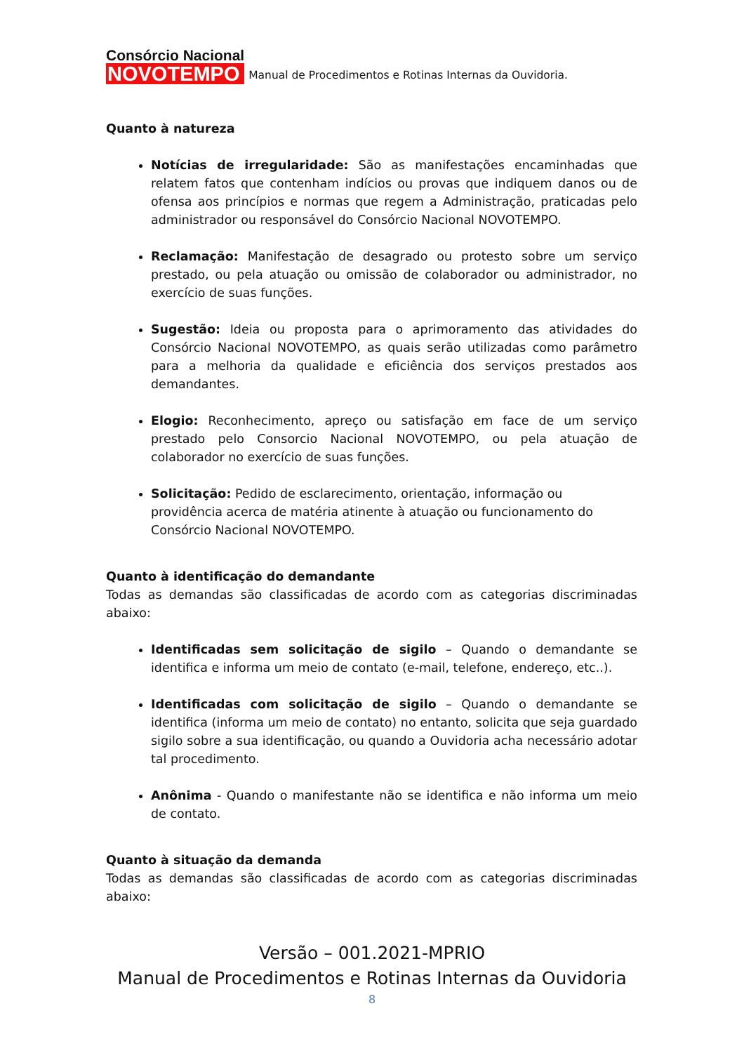Consórcio Nacional
NOVOTEMPO
Manual de Procedimentos e Rotinas Internas da Ouvidoria.
Quanto à natureza
Notícias de irregularidade: São as manifestações encaminhadas que relatem fatos que contenham indícios ou provas que indiquem danos ou de ofensa aos princípios e normas que regem a Administração, praticadas pelo administrador ou responsável do Consórcio Nacional NOVOTEMPO.
Reclamação: Manifestação de desagrado ou protesto sobre um serviço prestado, ou pela atuação ou omissão de colaborador ou administrador, no exercício de suas funções.
Sugestão: Ideia ou proposta para o aprimoramento das atividades do Consórcio Nacional NOVOTEMPO, as quais serão utilizadas como parâmetro para a melhoria da qualidade e eficiência dos serviços prestados aos demandantes.
Elogio: Reconhecimento, apreço ou satisfação em face de um serviço prestado pelo Consorcio Nacional NOVOTEMPO, ou pela atuação de colaborador no exercício de suas funções.
Solicitação: Pedido de esclarecimento, orientação, informação ou providência acerca de matéria atinente à atuação ou funcionamento do Consórcio Nacional NOVOTEMPO.
Quanto à identificação do demandante
Todas as demandas são classificadas de acordo com as categorias discriminadas abaixo:
Identificadas sem solicitação de sigilo – Quando o demandante se identifica e informa um meio de contato (e-mail, telefone, endereço, etc..).
Identificadas com solicitação de sigilo – Quando o demandante se identifica (informa um meio de contato) no entanto, solicita que seja guardado sigilo sobre a sua identificação, ou quando a Ouvidoria acha necessário adotar tal procedimento.
Anônima - Quando o manifestante não se identifica e não informa um meio de contato.
Quanto à situação da demanda
Todas as demandas são classificadas de acordo com as categorias discriminadas abaixo:
Versão – 001.2021-MPRIO
Manual de Procedimentos e Rotinas Internas da Ouvidoria
8